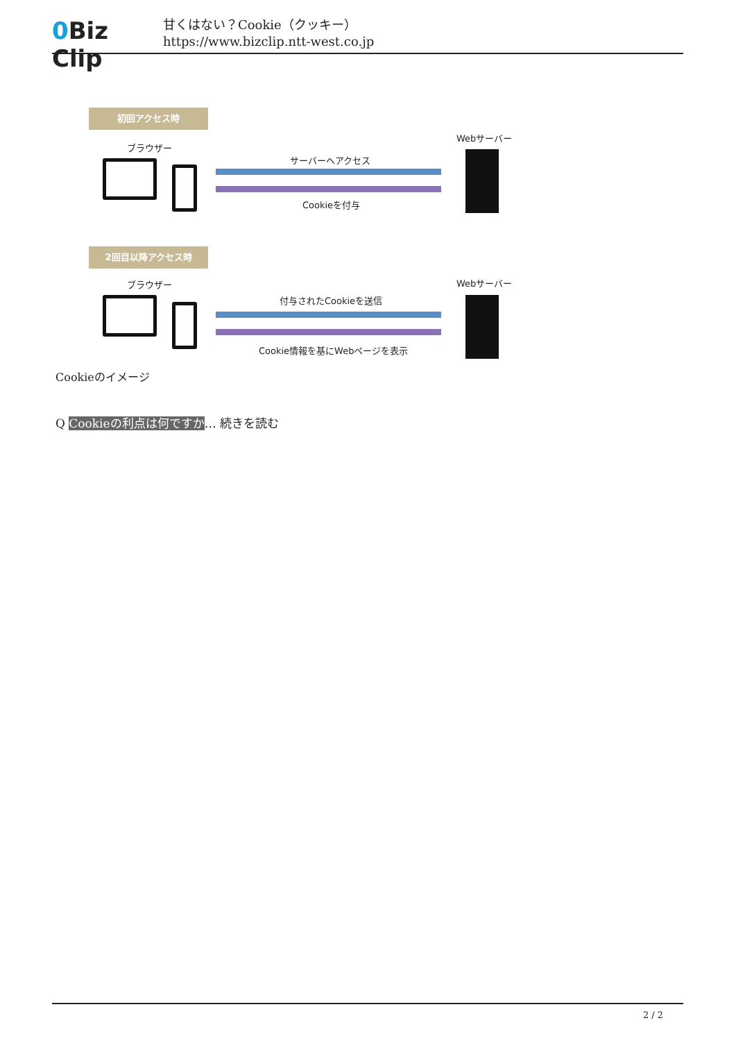0 Biz Clip
甘くはない？Cookie（クッキー）
https://www.bizclip.ntt-west.co.jp
初回アクセス時
ブラウザー
Webサーバー
サーバーへアクセス
Cookieを付与
2回目以降アクセス時
ブラウザー Webサーバー
付与されたCookieを送信
Cookie情報を基にWebページを表示
Cookieのイメージ
Q Cookieの利点は何ですか… 続きを読む
2 / 2